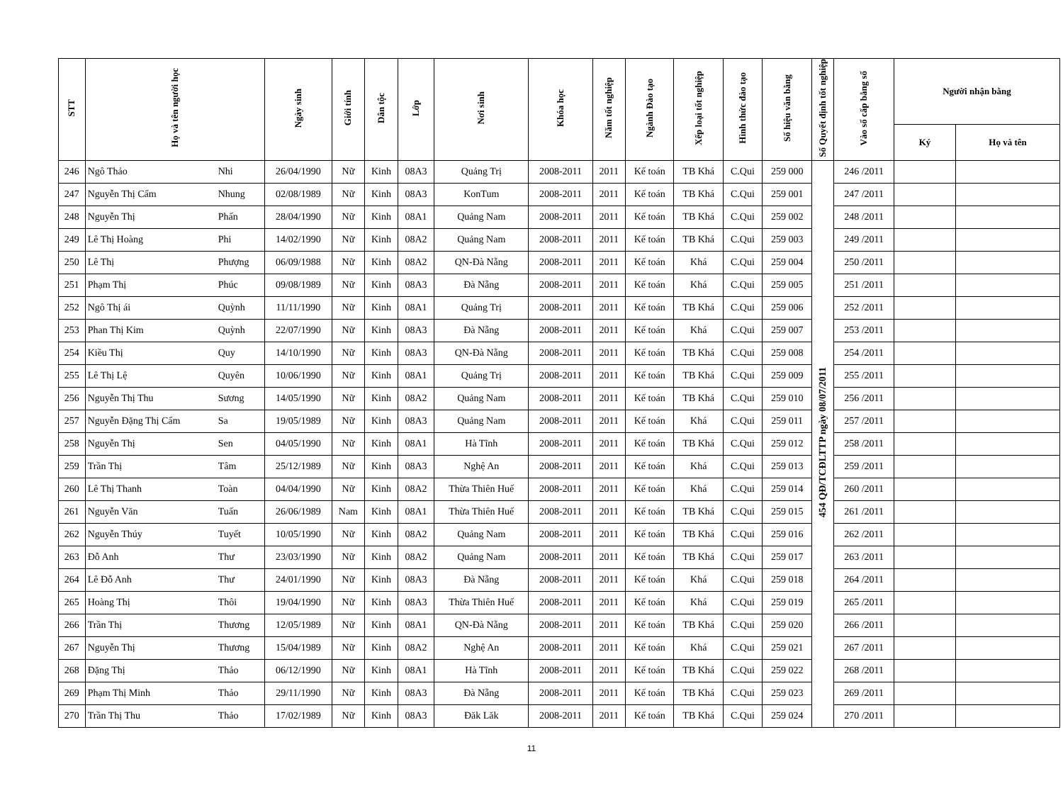| STT | Họ và tên người học | | Ngày sinh | Giới tính | Dân tộc | Lớp | Nơi sinh | Khóa học | Năm tốt nghiệp | Ngành Đào tạo | Xếp loại tốt nghiệp | Hình thức đào tạo | Số hiệu văn bằng | Số Quyết định tốt nghiệp | Vào sổ cấp bằng số | Người nhận bằng | |
| --- | --- | --- | --- | --- | --- | --- | --- | --- | --- | --- | --- | --- | --- | --- | --- | --- | --- |
| | | | | | | | | | | | | | | | | Ký | Họ và tên |
| 246 | Ngô Thảo | Nhi | 26/04/1990 | Nữ | Kinh | 08A3 | Quảng Trị | 2008-2011 | 2011 | Kế toán | TB Khá | C.Qui | 259 000 | 454 QĐ/TCĐLTTP ngày 08/07/2011 | 246 /2011 | | |
| 247 | Nguyễn Thị Cẩm | Nhung | 02/08/1989 | Nữ | Kinh | 08A3 | KonTum | 2008-2011 | 2011 | Kế toán | TB Khá | C.Qui | 259 001 | | 247 /2011 | | |
| 248 | Nguyễn Thị | Phấn | 28/04/1990 | Nữ | Kinh | 08A1 | Quảng Nam | 2008-2011 | 2011 | Kế toán | TB Khá | C.Qui | 259 002 | | 248 /2011 | | |
| 249 | Lê Thị Hoàng | Phi | 14/02/1990 | Nữ | Kinh | 08A2 | Quảng Nam | 2008-2011 | 2011 | Kế toán | TB Khá | C.Qui | 259 003 | | 249 /2011 | | |
| 250 | Lê Thị | Phượng | 06/09/1988 | Nữ | Kinh | 08A2 | QN-Đà Nẵng | 2008-2011 | 2011 | Kế toán | Khá | C.Qui | 259 004 | | 250 /2011 | | |
| 251 | Phạm Thị | Phúc | 09/08/1989 | Nữ | Kinh | 08A3 | Đà Nẵng | 2008-2011 | 2011 | Kế toán | Khá | C.Qui | 259 005 | | 251 /2011 | | |
| 252 | Ngô Thị ái | Quỳnh | 11/11/1990 | Nữ | Kinh | 08A1 | Quảng Trị | 2008-2011 | 2011 | Kế toán | TB Khá | C.Qui | 259 006 | | 252 /2011 | | |
| 253 | Phan Thị Kim | Quỳnh | 22/07/1990 | Nữ | Kinh | 08A3 | Đà Nẵng | 2008-2011 | 2011 | Kế toán | Khá | C.Qui | 259 007 | | 253 /2011 | | |
| 254 | Kiều Thị | Quy | 14/10/1990 | Nữ | Kinh | 08A3 | QN-Đà Nẵng | 2008-2011 | 2011 | Kế toán | TB Khá | C.Qui | 259 008 | | 254 /2011 | | |
| 255 | Lê Thị Lệ | Quyên | 10/06/1990 | Nữ | Kinh | 08A1 | Quảng Trị | 2008-2011 | 2011 | Kế toán | TB Khá | C.Qui | 259 009 | | 255 /2011 | | |
| 256 | Nguyễn Thị Thu | Sương | 14/05/1990 | Nữ | Kinh | 08A2 | Quảng Nam | 2008-2011 | 2011 | Kế toán | TB Khá | C.Qui | 259 010 | | 256 /2011 | | |
| 257 | Nguyễn Đặng Thị Cẩm | Sa | 19/05/1989 | Nữ | Kinh | 08A3 | Quảng Nam | 2008-2011 | 2011 | Kế toán | Khá | C.Qui | 259 011 | | 257 /2011 | | |
| 258 | Nguyễn Thị | Sen | 04/05/1990 | Nữ | Kinh | 08A1 | Hà Tĩnh | 2008-2011 | 2011 | Kế toán | TB Khá | C.Qui | 259 012 | | 258 /2011 | | |
| 259 | Trần Thị | Tâm | 25/12/1989 | Nữ | Kinh | 08A3 | Nghệ An | 2008-2011 | 2011 | Kế toán | Khá | C.Qui | 259 013 | | 259 /2011 | | |
| 260 | Lê Thị Thanh | Toàn | 04/04/1990 | Nữ | Kinh | 08A2 | Thừa Thiên Huế | 2008-2011 | 2011 | Kế toán | Khá | C.Qui | 259 014 | | 260 /2011 | | |
| 261 | Nguyễn Văn | Tuấn | 26/06/1989 | Nam | Kinh | 08A1 | Thừa Thiên Huế | 2008-2011 | 2011 | Kế toán | TB Khá | C.Qui | 259 015 | | 261 /2011 | | |
| 262 | Nguyễn Thúy | Tuyết | 10/05/1990 | Nữ | Kinh | 08A2 | Quảng Nam | 2008-2011 | 2011 | Kế toán | TB Khá | C.Qui | 259 016 | | 262 /2011 | | |
| 263 | Đỗ Anh | Thư | 23/03/1990 | Nữ | Kinh | 08A2 | Quảng Nam | 2008-2011 | 2011 | Kế toán | TB Khá | C.Qui | 259 017 | | 263 /2011 | | |
| 264 | Lê Đỗ Anh | Thư | 24/01/1990 | Nữ | Kinh | 08A3 | Đà Nẵng | 2008-2011 | 2011 | Kế toán | Khá | C.Qui | 259 018 | | 264 /2011 | | |
| 265 | Hoàng Thị | Thôi | 19/04/1990 | Nữ | Kinh | 08A3 | Thừa Thiên Huế | 2008-2011 | 2011 | Kế toán | Khá | C.Qui | 259 019 | | 265 /2011 | | |
| 266 | Trần Thị | Thương | 12/05/1989 | Nữ | Kinh | 08A1 | QN-Đà Nẵng | 2008-2011 | 2011 | Kế toán | TB Khá | C.Qui | 259 020 | | 266 /2011 | | |
| 267 | Nguyễn Thị | Thương | 15/04/1989 | Nữ | Kinh | 08A2 | Nghệ An | 2008-2011 | 2011 | Kế toán | Khá | C.Qui | 259 021 | | 267 /2011 | | |
| 268 | Đặng Thị | Thảo | 06/12/1990 | Nữ | Kinh | 08A1 | Hà Tĩnh | 2008-2011 | 2011 | Kế toán | TB Khá | C.Qui | 259 022 | | 268 /2011 | | |
| 269 | Phạm Thị Minh | Thảo | 29/11/1990 | Nữ | Kinh | 08A3 | Đà Nẵng | 2008-2011 | 2011 | Kế toán | TB Khá | C.Qui | 259 023 | | 269 /2011 | | |
| 270 | Trần Thị Thu | Thảo | 17/02/1989 | Nữ | Kinh | 08A3 | Đăk Lăk | 2008-2011 | 2011 | Kế toán | TB Khá | C.Qui | 259 024 | | 270 /2011 | | |
11